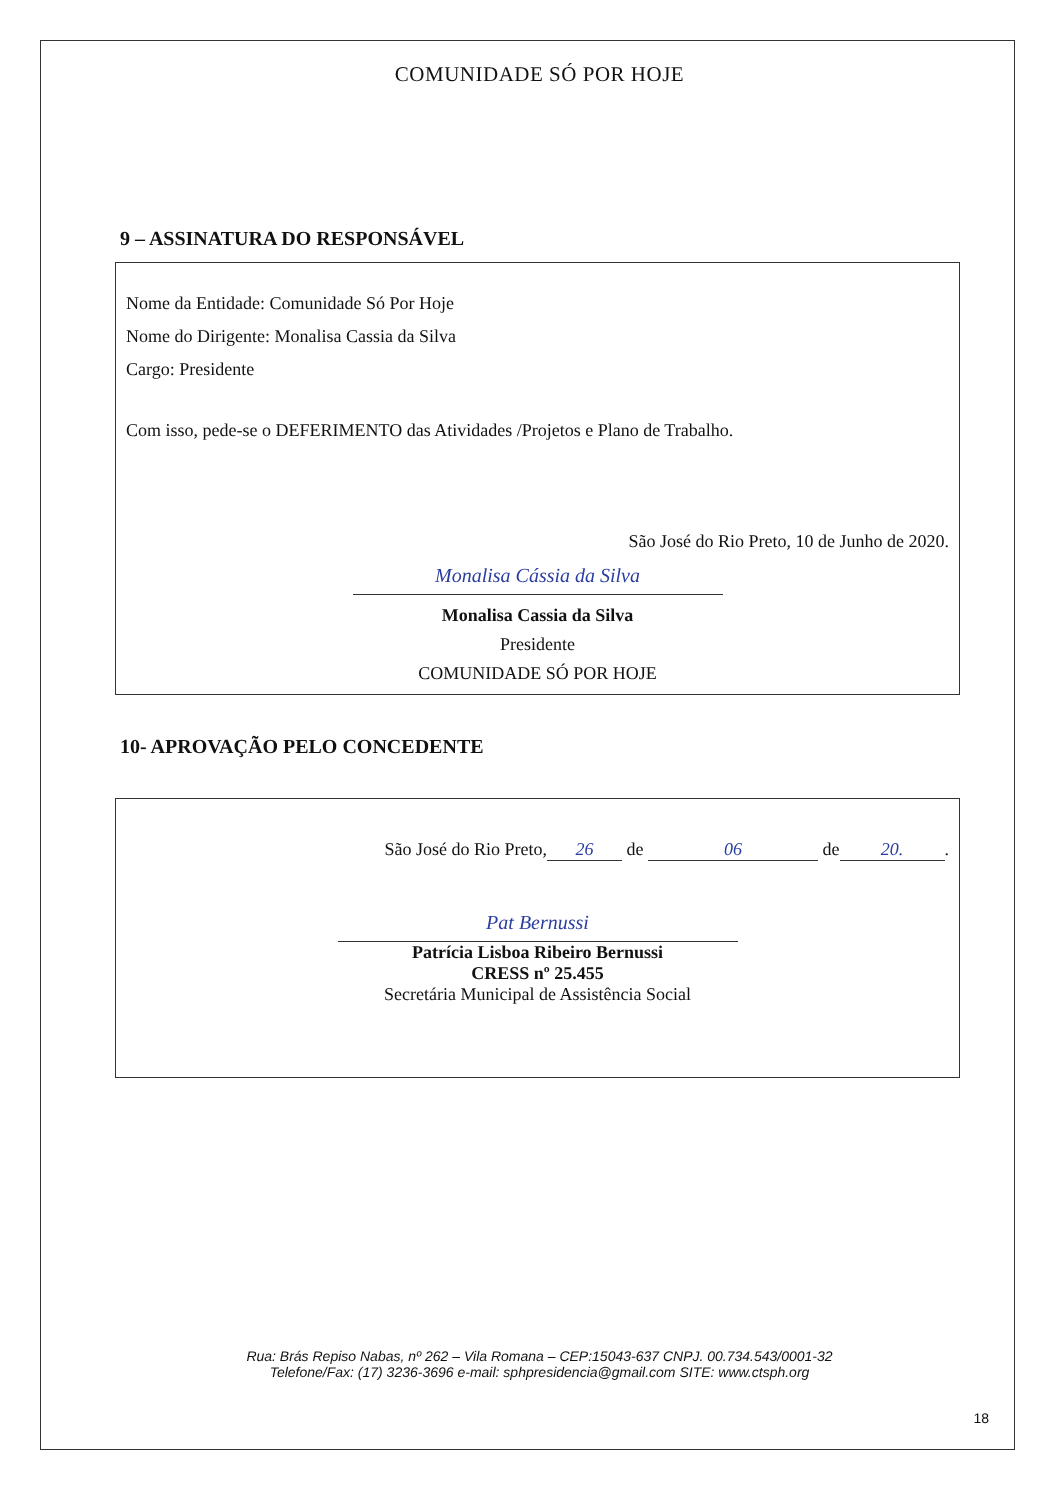COMUNIDADE SÓ POR HOJE
9 – ASSINATURA DO RESPONSÁVEL
Nome da Entidade: Comunidade Só Por Hoje
Nome do Dirigente: Monalisa Cassia da Silva
Cargo: Presidente
Com isso, pede-se o DEFERIMENTO das Atividades /Projetos e Plano de Trabalho.
São José do Rio Preto, 10 de Junho de 2020.
Monalisa Cássia da Silva
Monalisa Cassia da Silva
Presidente
COMUNIDADE SÓ POR HOJE
10- APROVAÇÃO PELO CONCEDENTE
São José do Rio Preto, 26 de 06 de 20..
Pat Bernussi
Patrícia Lisboa Ribeiro Bernussi
CRESS nº 25.455
Secretária Municipal de Assistência Social
Rua: Brás Repiso Nabas, nº 262 – Vila Romana – CEP:15043-637 CNPJ. 00.734.543/0001-32
Telefone/Fax: (17) 3236-3696 e-mail: sphpresidencia@gmail.com SITE: www.ctsph.org
18